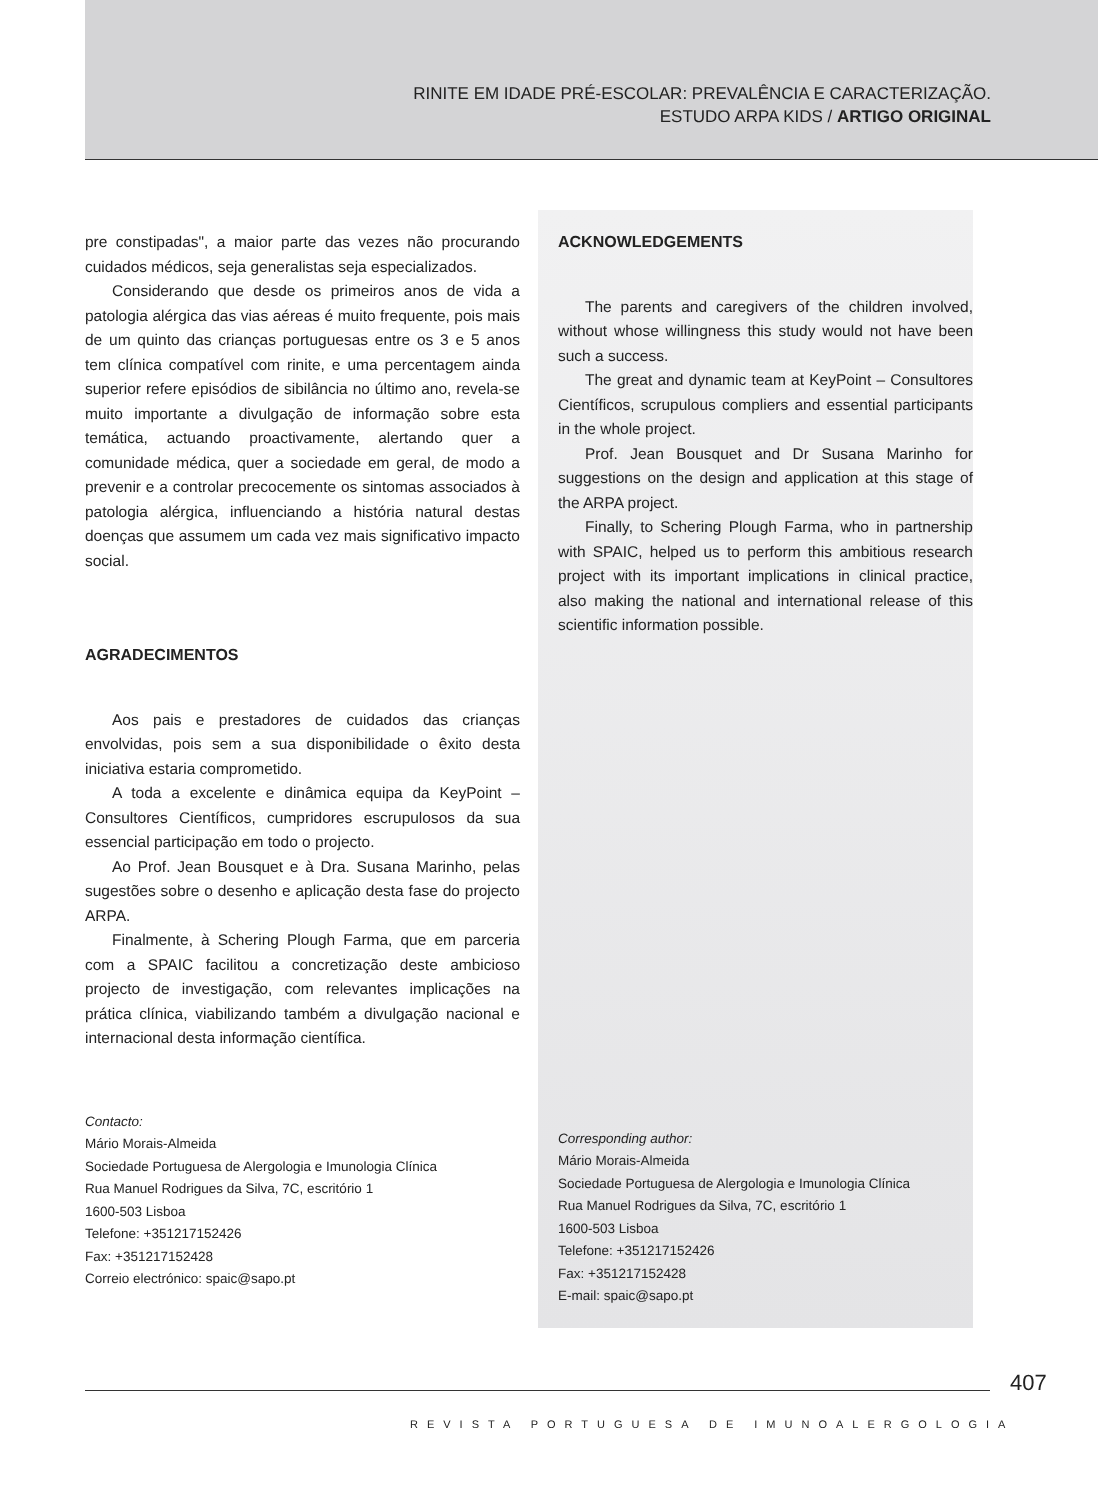RINITE EM IDADE PRÉ-ESCOLAR: PREVALÊNCIA E CARACTERIZAÇÃO.
ESTUDO ARPA KIDS / ARTIGO ORIGINAL
pre constipadas", a maior parte das vezes não procurando cuidados médicos, seja generalistas seja especializados.
Considerando que desde os primeiros anos de vida a patologia alérgica das vias aéreas é muito frequente, pois mais de um quinto das crianças portuguesas entre os 3 e 5 anos tem clínica compatível com rinite, e uma percentagem ainda superior refere episódios de sibilância no último ano, revela-se muito importante a divulgação de informação sobre esta temática, actuando proactivamente, alertando quer a comunidade médica, quer a sociedade em geral, de modo a prevenir e a controlar precocemente os sintomas associados à patologia alérgica, influenciando a história natural destas doenças que assumem um cada vez mais significativo impacto social.
AGRADECIMENTOS
Aos pais e prestadores de cuidados das crianças envolvidas, pois sem a sua disponibilidade o êxito desta iniciativa estaria comprometido.
A toda a excelente e dinâmica equipa da KeyPoint – Consultores Científicos, cumpridores escrupulosos da sua essencial participação em todo o projecto.
Ao Prof. Jean Bousquet e à Dra. Susana Marinho, pelas sugestões sobre o desenho e aplicação desta fase do projecto ARPA.
Finalmente, à Schering Plough Farma, que em parceria com a SPAIC facilitou a concretização deste ambicioso projecto de investigação, com relevantes implicações na prática clínica, viabilizando também a divulgação nacional e internacional desta informação científica.
Contacto:
Mário Morais-Almeida
Sociedade Portuguesa de Alergologia e Imunologia Clínica
Rua Manuel Rodrigues da Silva, 7C, escritório 1
1600-503 Lisboa
Telefone: +351217152426
Fax: +351217152428
Correio electrónico: spaic@sapo.pt
ACKNOWLEDGEMENTS
The parents and caregivers of the children involved, without whose willingness this study would not have been such a success.
The great and dynamic team at KeyPoint – Consultores Científicos, scrupulous compliers and essential participants in the whole project.
Prof. Jean Bousquet and Dr Susana Marinho for suggestions on the design and application at this stage of the ARPA project.
Finally, to Schering Plough Farma, who in partnership with SPAIC, helped us to perform this ambitious research project with its important implications in clinical practice, also making the national and international release of this scientific information possible.
Corresponding author:
Mário Morais-Almeida
Sociedade Portuguesa de Alergologia e Imunologia Clínica
Rua Manuel Rodrigues da Silva, 7C, escritório 1
1600-503 Lisboa
Telefone: +351217152426
Fax: +351217152428
E-mail: spaic@sapo.pt
407
REVISTA PORTUGUESA DE IMUNOALERGOLOGIA